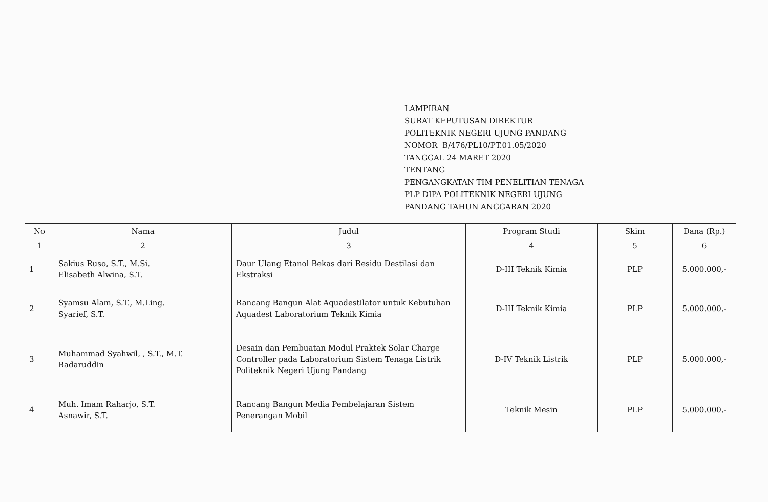LAMPIRAN
SURAT KEPUTUSAN DIREKTUR
POLITEKNIK NEGERI UJUNG PANDANG
NOMOR B/476/PL10/PT.01.05/2020
TANGGAL 24 MARET 2020
TENTANG
PENGANGKATAN TIM PENELITIAN TENAGA
PLP DIPA POLITEKNIK NEGERI UJUNG
PANDANG TAHUN ANGGARAN 2020
| No | Nama | Judul | Program Studi | Skim | Dana (Rp.) |
| --- | --- | --- | --- | --- | --- |
| 1 | 2 | 3 | 4 | 5 | 6 |
| 1 | Sakius Ruso, S.T., M.Si. Elisabeth Alwina, S.T. | Daur Ulang Etanol Bekas dari Residu Destilasi dan Ekstraksi | D-III Teknik Kimia | PLP | 5.000.000,- |
| 2 | Syamsu Alam, S.T., M.Ling. Syarief, S.T. | Rancang Bangun Alat Aquadestilator untuk Kebutuhan Aquadest Laboratorium Teknik Kimia | D-III Teknik Kimia | PLP | 5.000.000,- |
| 3 | Muhammad Syahwil, , S.T., M.T. Badaruddin | Desain dan Pembuatan Modul Praktek Solar Charge Controller pada Laboratorium Sistem Tenaga Listrik Politeknik Negeri Ujung Pandang | D-IV Teknik Listrik | PLP | 5.000.000,- |
| 4 | Muh. Imam Raharjo, S.T. Asnawir, S.T. | Rancang Bangun Media Pembelajaran Sistem Penerangan Mobil | Teknik Mesin | PLP | 5.000.000,- |